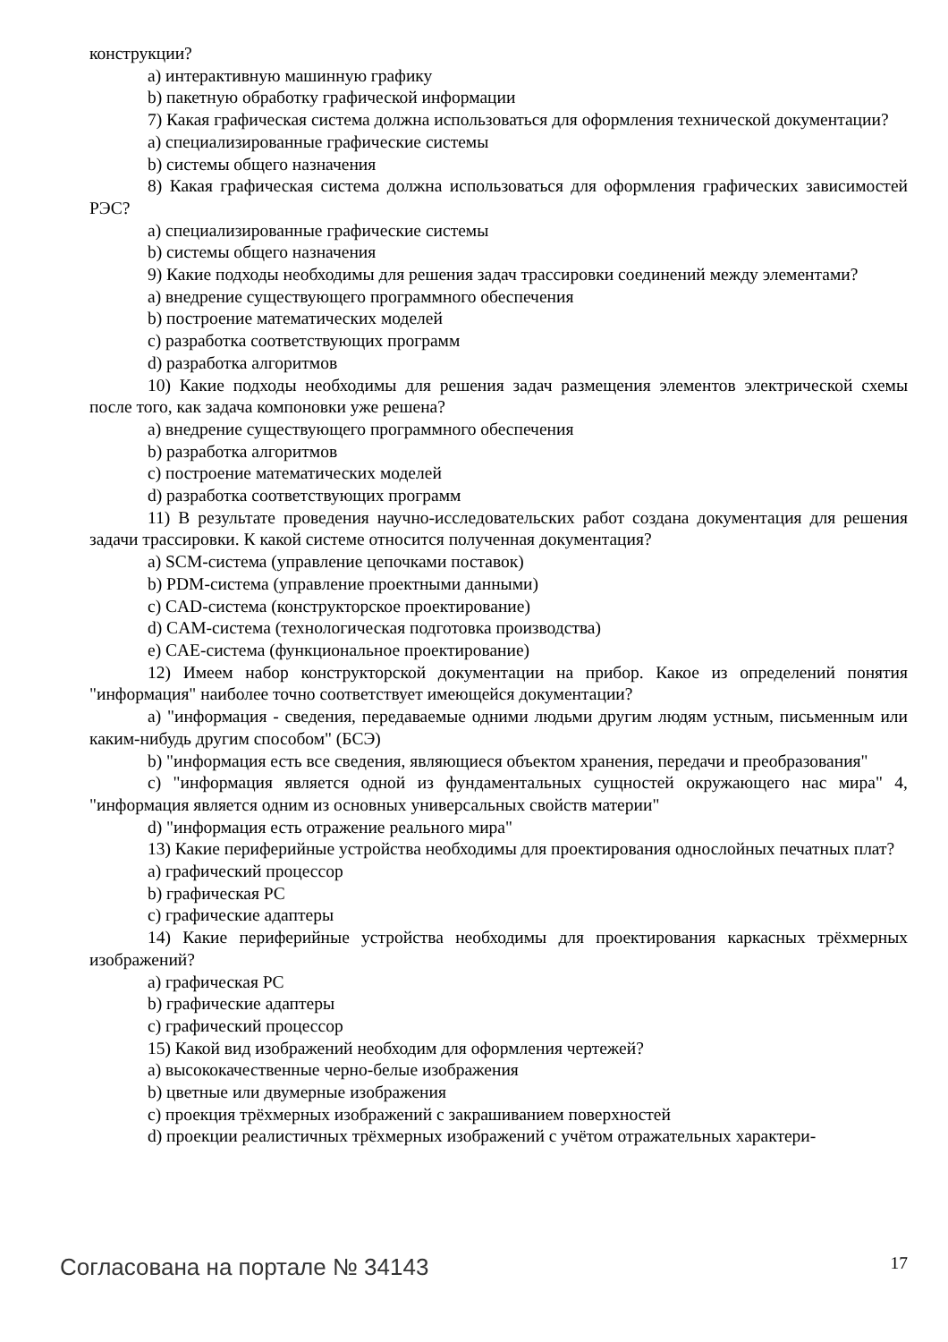конструкции?
a) интерактивную машинную графику
b) пакетную обработку графической информации
7) Какая графическая система должна использоваться для оформления технической документации?
a) специализированные графические системы
b) системы общего назначения
8) Какая графическая система должна использоваться для оформления графических зависимостей РЭС?
a) специализированные графические системы
b) системы общего назначения
9) Какие подходы необходимы для решения задач трассировки соединений между элементами?
a) внедрение существующего программного обеспечения
b) построение математических моделей
c) разработка соответствующих программ
d) разработка алгоритмов
10) Какие подходы необходимы для решения задач размещения элементов электрической схемы после того, как задача компоновки уже решена?
a) внедрение существующего программного обеспечения
b) разработка алгоритмов
c) построение математических моделей
d) разработка соответствующих программ
11) В результате проведения научно-исследовательских работ создана документация для решения задачи трассировки. К какой системе относится полученная документация?
a) SCM-система (управление цепочками поставок)
b) PDM-система (управление проектными данными)
c) CAD-система (конструкторское проектирование)
d) CAM-система (технологическая подготовка производства)
e) CAE-система (функциональное проектирование)
12) Имеем набор конструкторской документации на прибор. Какое из определений понятия "информация" наиболее точно соответствует имеющейся документации?
a) "информация - сведения, передаваемые одними людьми другим людям устным, письменным или каким-нибудь другим способом" (БСЭ)
b) "информация есть все сведения, являющиеся объектом хранения, передачи и преобразования"
c) "информация является одной из фундаментальных сущностей окружающего нас мира" 4, "информация является одним из основных универсальных свойств материи"
d) "информация есть отражение реального мира"
13) Какие периферийные устройства необходимы для проектирования однослойных печатных плат?
a) графический процессор
b) графическая PC
c) графические адаптеры
14) Какие периферийные устройства необходимы для проектирования каркасных трёхмерных изображений?
a) графическая PC
b) графические адаптеры
c) графический процессор
15) Какой вид изображений необходим для оформления чертежей?
a) высококачественные черно-белые изображения
b) цветные или двумерные изображения
c) проекция трёхмерных изображений с закрашиванием поверхностей
d) проекции реалистичных трёхмерных изображений с учётом отражательных характери-
Согласована на портале № 34143 17